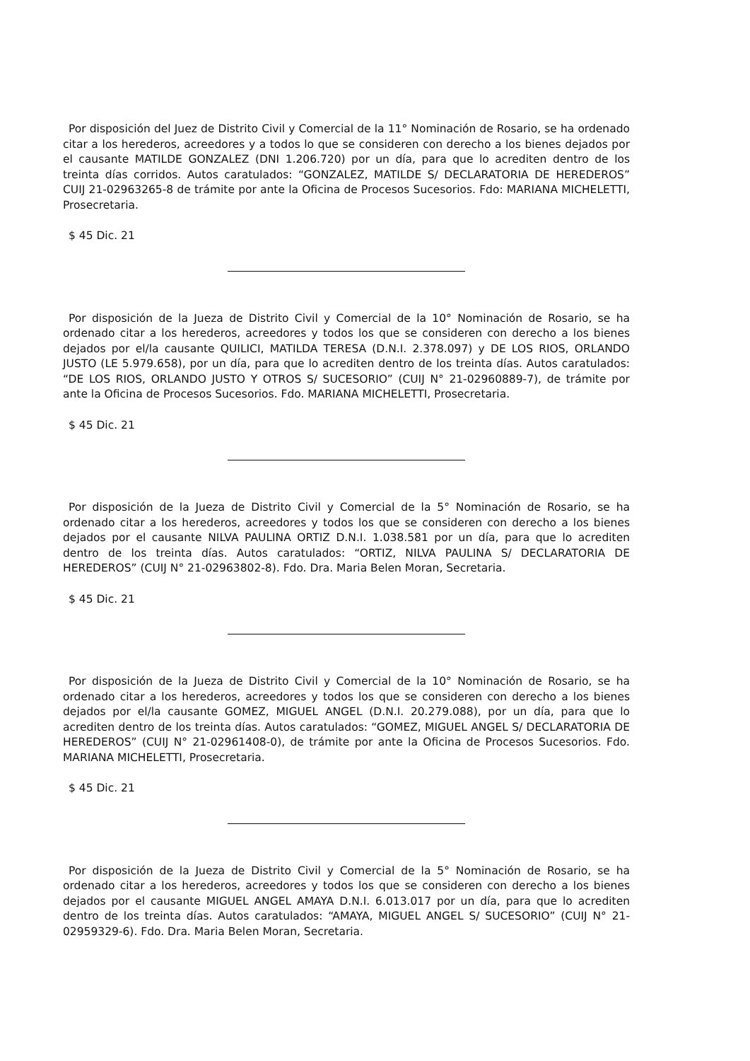Por disposición del Juez de Distrito Civil y Comercial de la 11° Nominación de Rosario, se ha ordenado citar a los herederos, acreedores y a todos lo que se consideren con derecho a los bienes dejados por el causante MATILDE GONZALEZ (DNI 1.206.720) por un día, para que lo acrediten dentro de los treinta días corridos. Autos caratulados: “GONZALEZ, MATILDE S/ DECLARATORIA DE HEREDEROS” CUIJ 21-02963265-8 de trámite por ante la Oficina de Procesos Sucesorios. Fdo: MARIANA MICHELETTI, Prosecretaria.
$ 45 Dic. 21
Por disposición de la Jueza de Distrito Civil y Comercial de la 10° Nominación de Rosario, se ha ordenado citar a los herederos, acreedores y todos los que se consideren con derecho a los bienes dejados por el/la causante QUILICI, MATILDA TERESA (D.N.I. 2.378.097) y DE LOS RIOS, ORLANDO JUSTO (LE 5.979.658), por un día, para que lo acrediten dentro de los treinta días. Autos caratulados: “DE LOS RIOS, ORLANDO JUSTO Y OTROS S/ SUCESORIO” (CUIJ N° 21-02960889-7), de trámite por ante la Oficina de Procesos Sucesorios. Fdo. MARIANA MICHELETTI, Prosecretaria.
$ 45 Dic. 21
Por disposición de la Jueza de Distrito Civil y Comercial de la 5° Nominación de Rosario, se ha ordenado citar a los herederos, acreedores y todos los que se consideren con derecho a los bienes dejados por el causante NILVA PAULINA ORTIZ D.N.I. 1.038.581 por un día, para que lo acrediten dentro de los treinta días. Autos caratulados: “ORTIZ, NILVA PAULINA S/ DECLARATORIA DE HEREDEROS” (CUIJ N° 21-02963802-8). Fdo. Dra. Maria Belen Moran, Secretaria.
$ 45 Dic. 21
Por disposición de la Jueza de Distrito Civil y Comercial de la 10° Nominación de Rosario, se ha ordenado citar a los herederos, acreedores y todos los que se consideren con derecho a los bienes dejados por el/la causante GOMEZ, MIGUEL ANGEL (D.N.I. 20.279.088), por un día, para que lo acrediten dentro de los treinta días. Autos caratulados: “GOMEZ, MIGUEL ANGEL S/ DECLARATORIA DE HEREDEROS” (CUIJ N° 21-02961408-0), de trámite por ante la Oficina de Procesos Sucesorios. Fdo. MARIANA MICHELETTI, Prosecretaria.
$ 45 Dic. 21
Por disposición de la Jueza de Distrito Civil y Comercial de la 5° Nominación de Rosario, se ha ordenado citar a los herederos, acreedores y todos los que se consideren con derecho a los bienes dejados por el causante MIGUEL ANGEL AMAYA D.N.I. 6.013.017 por un día, para que lo acrediten dentro de los treinta días. Autos caratulados: “AMAYA, MIGUEL ANGEL S/ SUCESORIO” (CUIJ N° 21-02959329-6). Fdo. Dra. Maria Belen Moran, Secretaria.